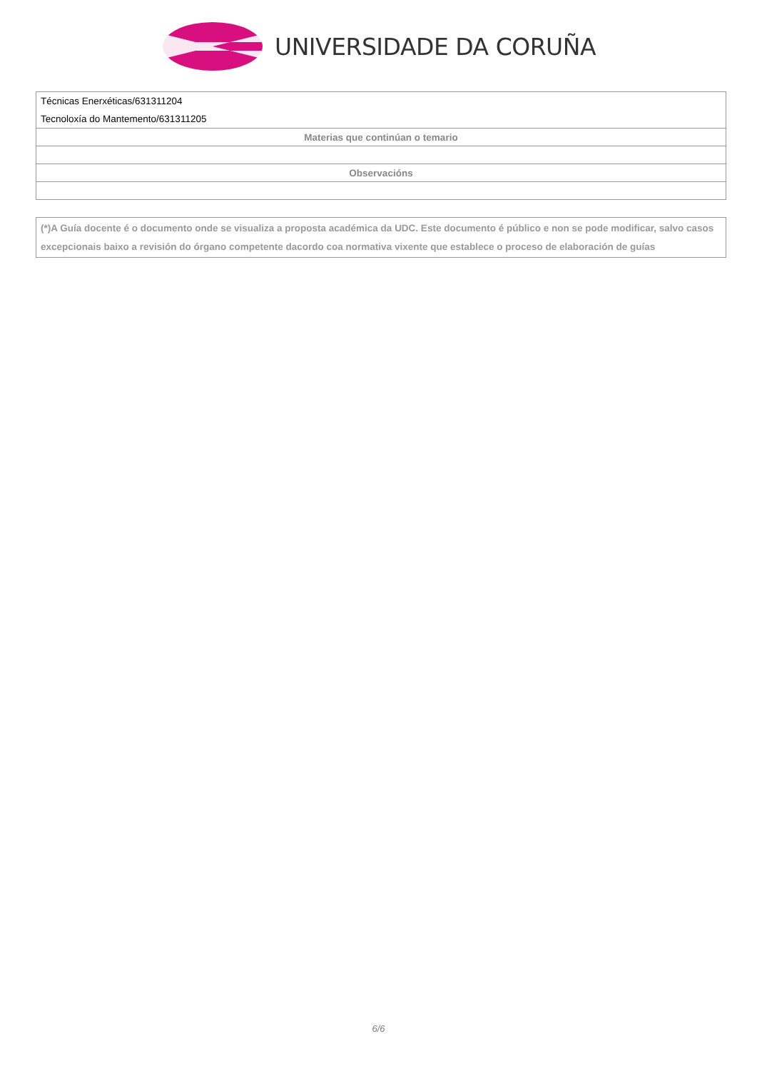UNIVERSIDADE DA CORUÑA
| Técnicas Enerxéticas/631311204 Tecnoloxía do Mantemento/631311205 |
| Materias que continúan o temario |
| Observacións |
(*)A Guía docente é o documento onde se visualiza a proposta académica da UDC. Este documento é público e non se pode modificar, salvo casos excepcionais baixo a revisión do órgano competente dacordo coa normativa vixente que establece o proceso de elaboración de guías
6/6